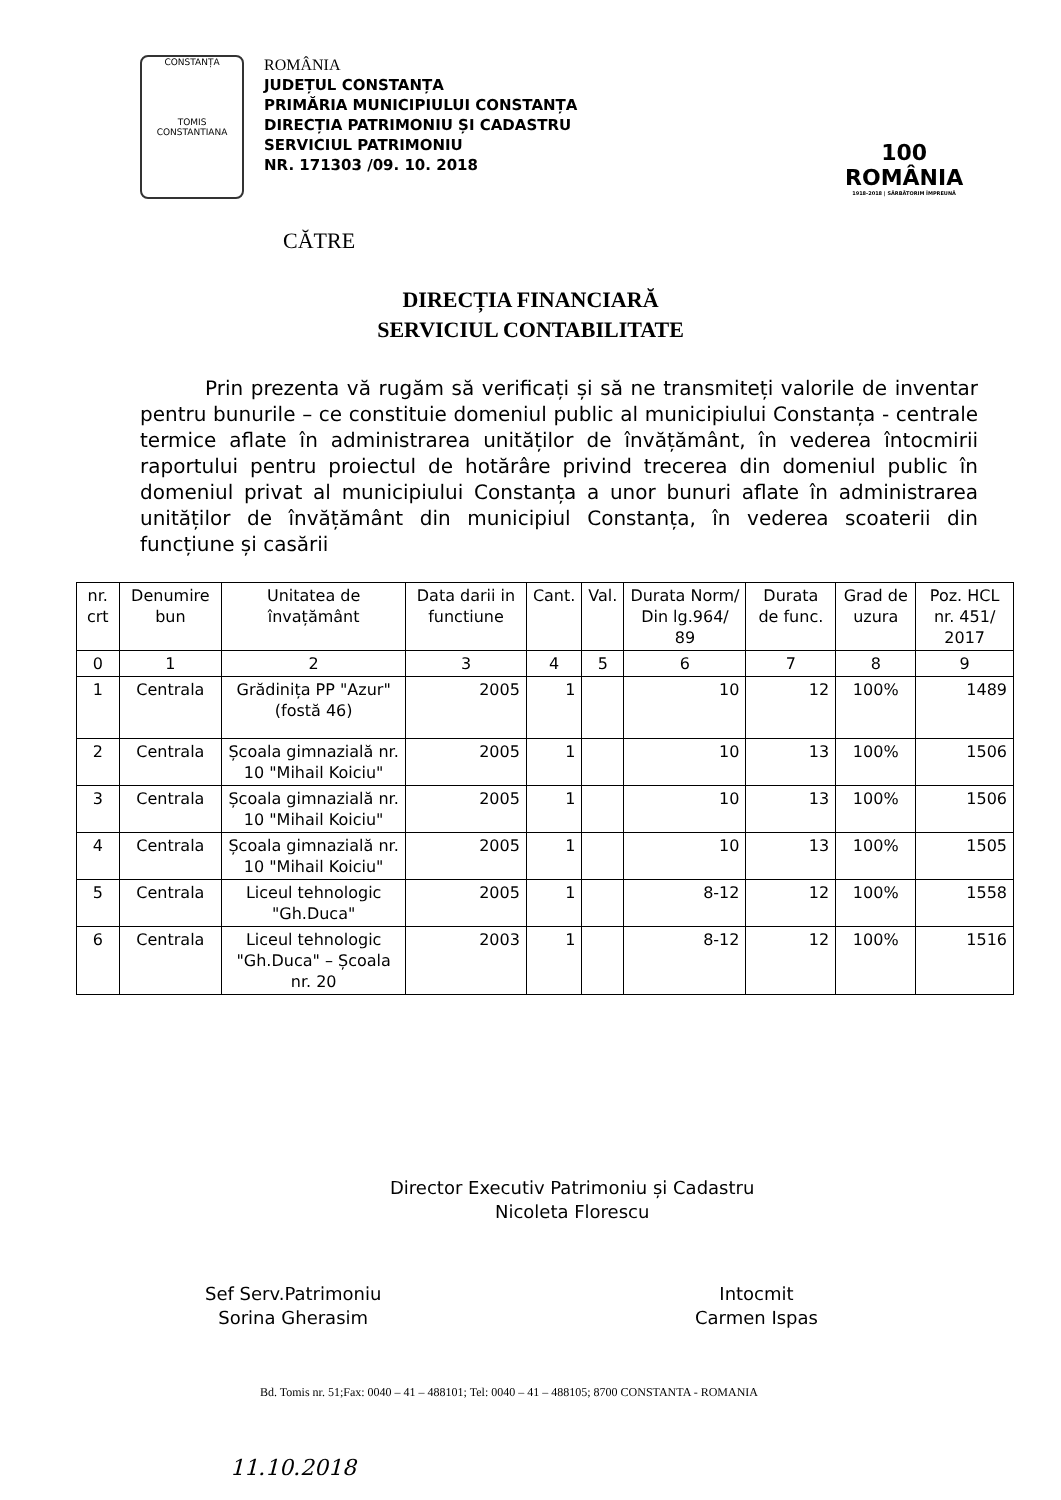CONSTANȚA
TOMIS CONSTANTIANA
ROMÂNIA
JUDEȚUL CONSTANȚA
PRIMĂRIA MUNICIPIULUI CONSTANȚA
DIRECȚIA PATRIMONIU ȘI CADASTRU
SERVICIUL PATRIMONIU
NR. 171303 /09. 10. 2018
100
ROMÂNIA
1918-2018 | SĂRBĂTORIM ÎMPREUNĂ
CĂTRE
DIRECȚIA FINANCIARĂ
SERVICIUL CONTABILITATE
Prin prezenta vă rugăm să verificați și să ne transmiteți valorile de inventar pentru bunurile – ce constituie domeniul public al municipiului Constanța - centrale termice aflate în administrarea unităților de învățământ, în vederea întocmirii raportului pentru proiectul de hotărâre privind trecerea din domeniul public în domeniul privat al municipiului Constanța a unor bunuri aflate în administrarea unităților de învățământ din municipiul Constanța, în vederea scoaterii din funcțiune și casării
| nr. crt | Denumire bun | Unitatea de învațământ | Data darii in functiune | Cant. | Val. | Durata Norm/ Din lg.964/ 89 | Durata de func. | Grad de uzura | Poz. HCL nr. 451/ 2017 |
| --- | --- | --- | --- | --- | --- | --- | --- | --- | --- |
| 0 | 1 | 2 | 3 | 4 | 5 | 6 | 7 | 8 | 9 |
| 1 | Centrala | Grădinița PP "Azur" (fostă 46) | 2005 | 1 | | 10 | 12 | 100% | 1489 |
| 2 | Centrala | Școala gimnazială nr. 10 "Mihail Koiciu" | 2005 | 1 | | 10 | 13 | 100% | 1506 |
| 3 | Centrala | Școala gimnazială nr. 10 "Mihail Koiciu" | 2005 | 1 | | 10 | 13 | 100% | 1506 |
| 4 | Centrala | Școala gimnazială nr. 10 "Mihail Koiciu" | 2005 | 1 | | 10 | 13 | 100% | 1505 |
| 5 | Centrala | Liceul tehnologic "Gh.Duca" | 2005 | 1 | | 8-12 | 12 | 100% | 1558 |
| 6 | Centrala | Liceul tehnologic "Gh.Duca" – Școala nr. 20 | 2003 | 1 | | 8-12 | 12 | 100% | 1516 |
Director Executiv Patrimoniu și Cadastru
Nicoleta Florescu
Sef Serv.Patrimoniu
Sorina Gherasim
Intocmit
Carmen Ispas
Bd. Tomis nr. 51;Fax: 0040 – 41 – 488101; Tel: 0040 – 41 – 488105; 8700 CONSTANTA - ROMANIA
11.10.2018